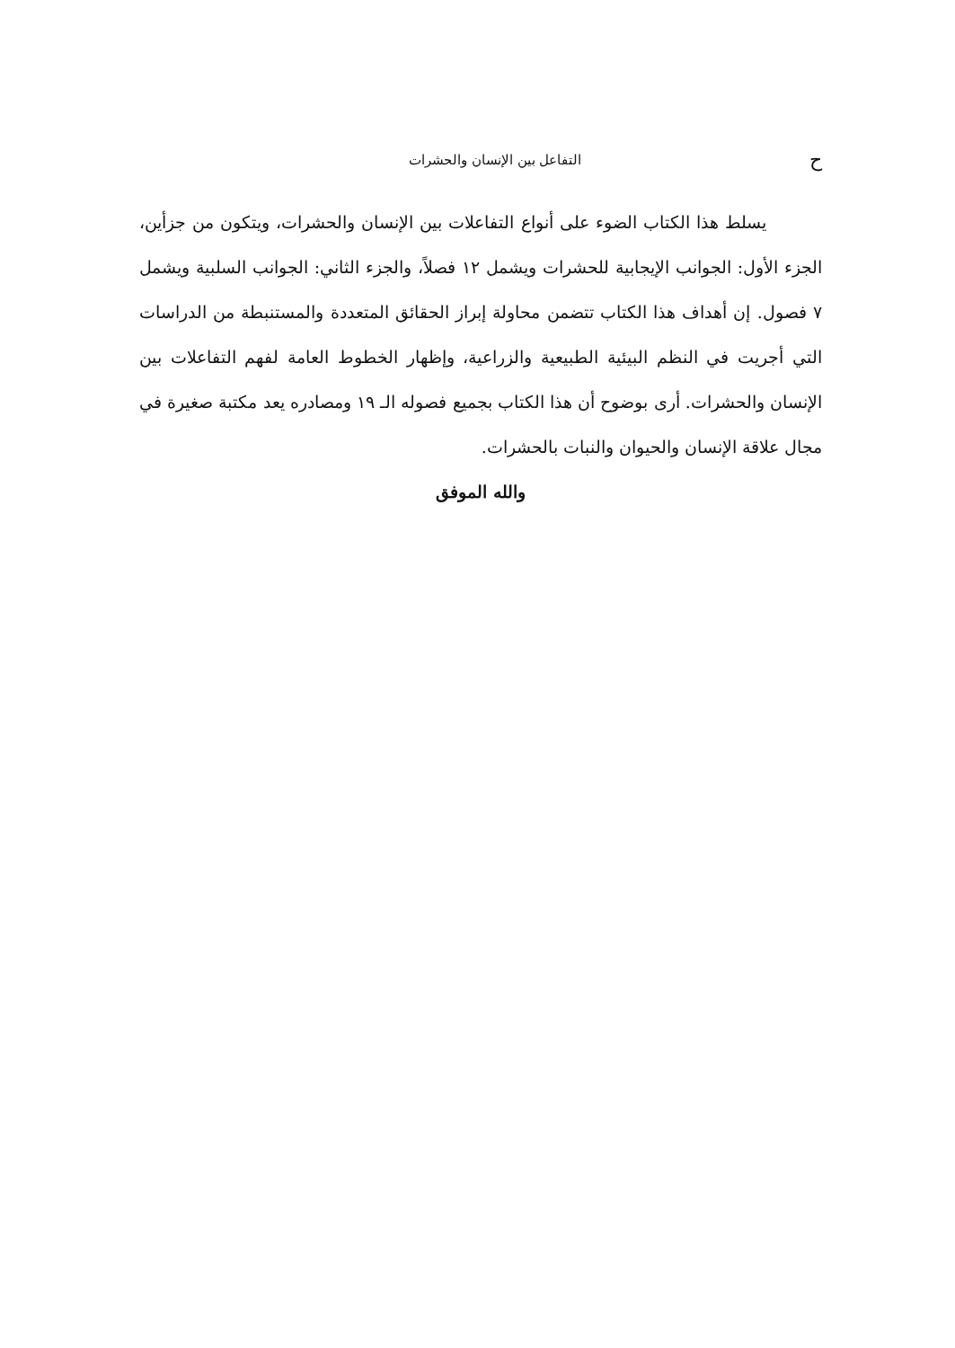حالتفاعل بين الإنسان والحشرات
يسلط هذا الكتاب الضوء على أنواع التفاعلات بين الإنسان والحشرات، ويتكون من جزأين، الجزء الأول: الجوانب الإيجابية للحشرات ويشمل ١٢ فصلاً، والجزء الثاني: الجوانب السلبية ويشمل ٧ فصول. إن أهداف هذا الكتاب تتضمن محاولة إبراز الحقائق المتعددة والمستنبطة من الدراسات التي أجريت في النظم البيئية الطبيعية والزراعية، وإظهار الخطوط العامة لفهم التفاعلات بين الإنسان والحشرات. أرى بوضوح أن هذا الكتاب بجميع فصوله الـ ١٩ ومصادره يعد مكتبة صغيرة في مجال علاقة الإنسان والحيوان والنبات بالحشرات.
والله الموفق